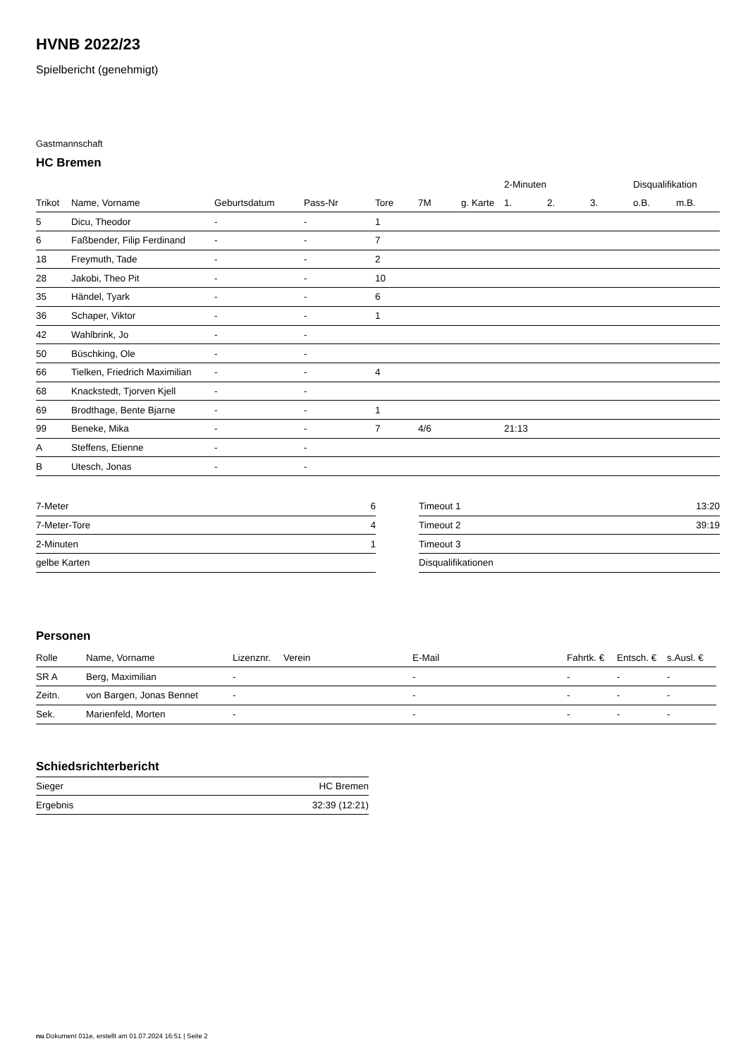HVNB 2022/23
Spielbericht (genehmigt)
Gastmannschaft
HC Bremen
| | | | | | | | 2-Minuten | | | Disqualifikation | |
| --- | --- | --- | --- | --- | --- | --- | --- | --- | --- | --- | --- |
| Trikot | Name, Vorname | Geburtsdatum | Pass-Nr | Tore | 7M | g. Karte | 1. | 2. | 3. | o.B. | m.B. |
| 5 | Dicu, Theodor | - | - | 1 | | | | | | | |
| 6 | Faßbender, Filip Ferdinand | - | - | 7 | | | | | | | |
| 18 | Freymuth, Tade | - | - | 2 | | | | | | | |
| 28 | Jakobi, Theo Pit | - | - | 10 | | | | | | | |
| 35 | Händel, Tyark | - | - | 6 | | | | | | | |
| 36 | Schaper, Viktor | - | - | 1 | | | | | | | |
| 42 | Wahlbrink, Jo | - | - | | | | | | | | |
| 50 | Büschking, Ole | - | - | | | | | | | | |
| 66 | Tielken, Friedrich Maximilian | - | - | 4 | | | | | | | |
| 68 | Knackstedt, Tjorven Kjell | - | - | | | | | | | | |
| 69 | Brodthage, Bente Bjarne | - | - | 1 | | | | | | | |
| 99 | Beneke, Mika | - | - | 7 | 4/6 | | 21:13 | | | | |
| A | Steffens, Etienne | - | - | | | | | | | | |
| B | Utesch, Jonas | - | - | | | | | | | | |
| 7-Meter | 6 |
| 7-Meter-Tore | 4 |
| 2-Minuten | 1 |
| gelbe Karten | |
| Timeout 1 | 13:20 |
| Timeout 2 | 39:19 |
| Timeout 3 | |
| Disqualifikationen | |
Personen
| Rolle | Name, Vorname | Lizenznr. | Verein | E-Mail | Fahrtk. € | Entsch. € | s.Ausl. € |
| --- | --- | --- | --- | --- | --- | --- | --- |
| SR A | Berg, Maximilian | - | | - | - | - | - |
| Zeitn. | von Bargen, Jonas Bennet | - | | - | - | - | - |
| Sek. | Marienfeld, Morten | - | | - | - | - | - |
Schiedsrichterbericht
| Sieger | HC Bremen |
| Ergebnis | 32:39 (12:21) |
nu.Dokument 011e, erstellt am 01.07.2024 16:51 | Seite 2